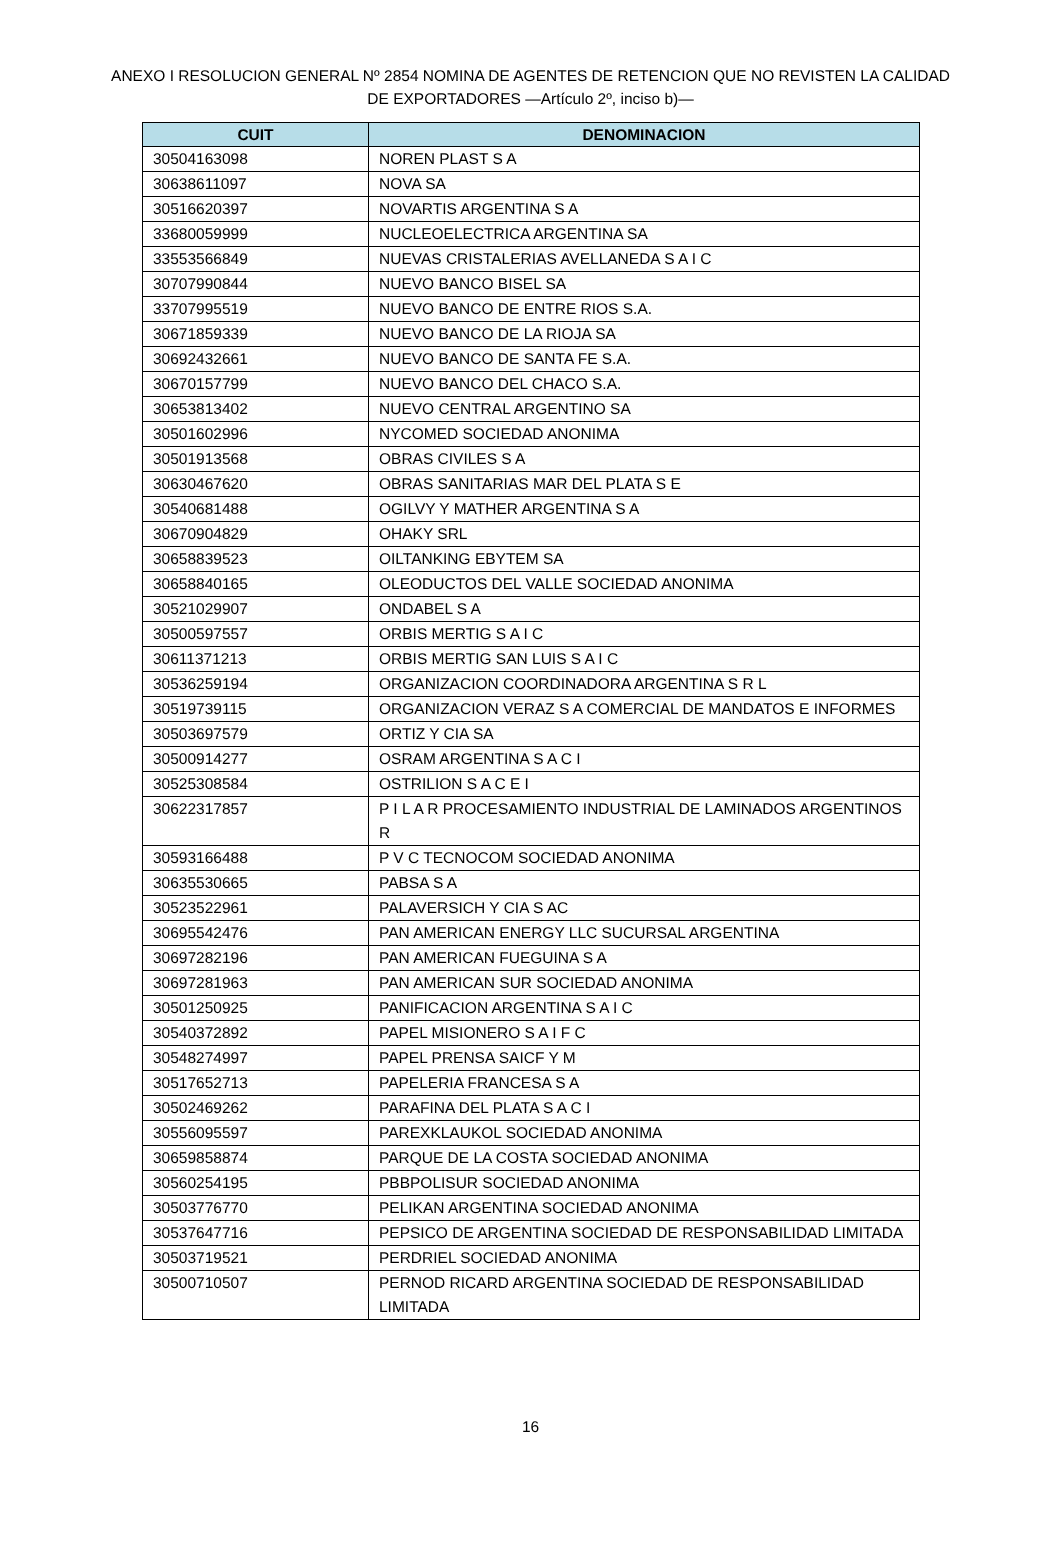ANEXO I RESOLUCION GENERAL Nº 2854 NOMINA DE AGENTES DE RETENCION QUE NO REVISTEN LA CALIDAD DE EXPORTADORES —Artículo 2º, inciso b)—
| CUIT | DENOMINACION |
| --- | --- |
| 30504163098 | NOREN PLAST S A |
| 30638611097 | NOVA SA |
| 30516620397 | NOVARTIS ARGENTINA S A |
| 33680059999 | NUCLEOELECTRICA ARGENTINA SA |
| 33553566849 | NUEVAS CRISTALERIAS AVELLANEDA S A I C |
| 30707990844 | NUEVO BANCO BISEL SA |
| 33707995519 | NUEVO BANCO DE ENTRE RIOS S.A. |
| 30671859339 | NUEVO BANCO DE LA RIOJA SA |
| 30692432661 | NUEVO BANCO DE SANTA FE S.A. |
| 30670157799 | NUEVO BANCO DEL CHACO S.A. |
| 30653813402 | NUEVO CENTRAL ARGENTINO SA |
| 30501602996 | NYCOMED SOCIEDAD ANONIMA |
| 30501913568 | OBRAS CIVILES S A |
| 30630467620 | OBRAS SANITARIAS MAR DEL PLATA S E |
| 30540681488 | OGILVY Y MATHER ARGENTINA S A |
| 30670904829 | OHAKY SRL |
| 30658839523 | OILTANKING EBYTEM SA |
| 30658840165 | OLEODUCTOS DEL VALLE SOCIEDAD ANONIMA |
| 30521029907 | ONDABEL S A |
| 30500597557 | ORBIS MERTIG S A I C |
| 30611371213 | ORBIS MERTIG SAN LUIS S A I C |
| 30536259194 | ORGANIZACION COORDINADORA ARGENTINA S R L |
| 30519739115 | ORGANIZACION VERAZ S A COMERCIAL DE MANDATOS E INFORMES |
| 30503697579 | ORTIZ Y CIA SA |
| 30500914277 | OSRAM ARGENTINA S A C I |
| 30525308584 | OSTRILION S A C E I |
| 30622317857 | P I L A R PROCESAMIENTO INDUSTRIAL DE LAMINADOS ARGENTINOS R |
| 30593166488 | P V C TECNOCOM SOCIEDAD ANONIMA |
| 30635530665 | PABSA S A |
| 30523522961 | PALAVERSICH Y CIA S AC |
| 30695542476 | PAN AMERICAN ENERGY LLC SUCURSAL ARGENTINA |
| 30697282196 | PAN AMERICAN FUEGUINA S A |
| 30697281963 | PAN AMERICAN SUR SOCIEDAD ANONIMA |
| 30501250925 | PANIFICACION ARGENTINA S A I C |
| 30540372892 | PAPEL MISIONERO S A I F C |
| 30548274997 | PAPEL PRENSA SAICF Y M |
| 30517652713 | PAPELERIA FRANCESA S A |
| 30502469262 | PARAFINA DEL PLATA S A C I |
| 30556095597 | PAREXKLAUKOL SOCIEDAD ANONIMA |
| 30659858874 | PARQUE DE LA COSTA SOCIEDAD ANONIMA |
| 30560254195 | PBBPOLISUR SOCIEDAD ANONIMA |
| 30503776770 | PELIKAN ARGENTINA SOCIEDAD ANONIMA |
| 30537647716 | PEPSICO DE ARGENTINA SOCIEDAD DE RESPONSABILIDAD LIMITADA |
| 30503719521 | PERDRIEL SOCIEDAD ANONIMA |
| 30500710507 | PERNOD RICARD ARGENTINA SOCIEDAD DE RESPONSABILIDAD LIMITADA |
16